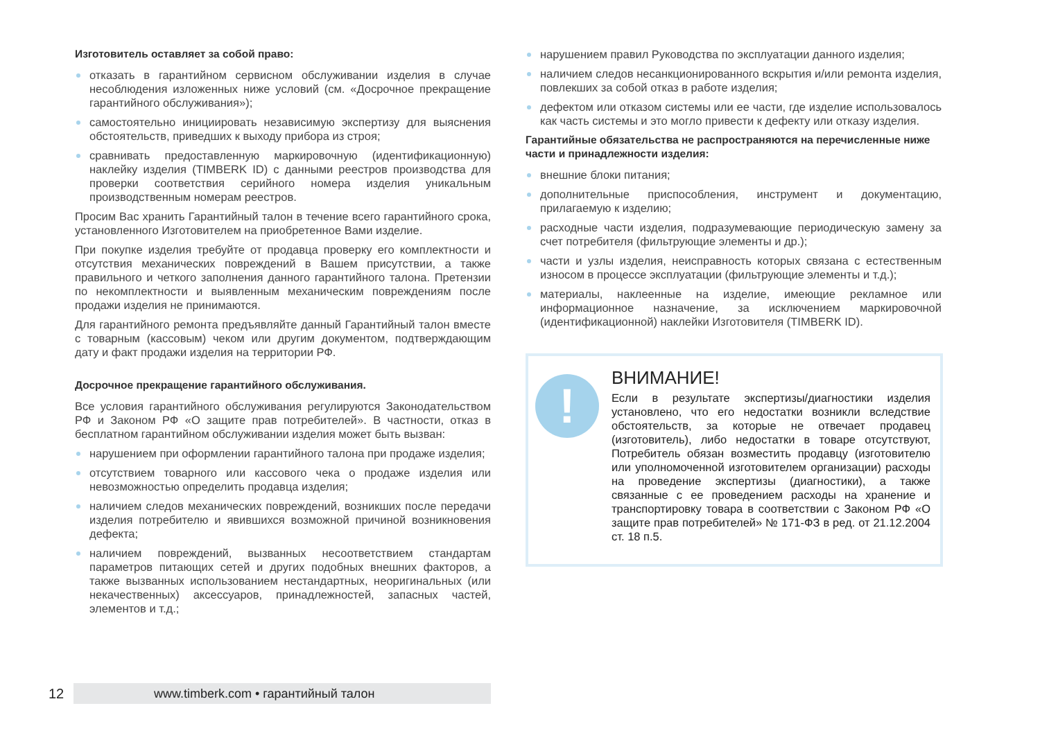Изготовитель оставляет за собой право:
отказать в гарантийном сервисном обслуживании изделия в случае несоблюдения изложенных ниже условий (см. «Досрочное прекращение гарантийного обслуживания»);
самостоятельно инициировать независимую экспертизу для выяснения обстоятельств, приведших к выходу прибора из строя;
сравнивать предоставленную маркировочную (идентификационную) наклейку изделия (TIMBERK ID) с данными реестров производства для проверки соответствия серийного номера изделия уникальным производственным номерам реестров.
Просим Вас хранить Гарантийный талон в течение всего гарантийного срока, установленного Изготовителем на приобретенное Вами изделие.
При покупке изделия требуйте от продавца проверку его комплектности и отсутствия механических повреждений в Вашем присутствии, а также правильного и четкого заполнения данного гарантийного талона. Претензии по некомплектности и выявленным механическим повреждениям после продажи изделия не принимаются.
Для гарантийного ремонта предъявляйте данный Гарантийный талон вместе с товарным (кассовым) чеком или другим документом, подтверждающим дату и факт продажи изделия на территории РФ.
Досрочное прекращение гарантийного обслуживания.
Все условия гарантийного обслуживания регулируются Законодательством РФ и Законом РФ «О защите прав потребителей». В частности, отказ в бесплатном гарантийном обслуживании изделия может быть вызван:
нарушением при оформлении гарантийного талона при продаже изделия;
отсутствием товарного или кассового чека о продаже изделия или невозможностью определить продавца изделия;
наличием следов механических повреждений, возникших после передачи изделия потребителю и явившихся возможной причиной возникновения дефекта;
наличием повреждений, вызванных несоответствием стандартам параметров питающих сетей и других подобных внешних факторов, а также вызванных использованием нестандартных, неоригинальных (или некачественных) аксессуаров, принадлежностей, запасных частей, элементов и т.д.;
нарушением правил Руководства по эксплуатации данного изделия;
наличием следов несанкционированного вскрытия и/или ремонта изделия, повлекших за собой отказ в работе изделия;
дефектом или отказом системы или ее части, где изделие использовалось как часть системы и это могло привести к дефекту или отказу изделия.
Гарантийные обязательства не распространяются на перечисленные ниже части и принадлежности изделия:
внешние блоки питания;
дополнительные приспособления, инструмент и документацию, прилагаемую к изделию;
расходные части изделия, подразумевающие периодическую замену за счет потребителя (фильтрующие элементы и др.);
части и узлы изделия, неисправность которых связана с естественным износом в процессе эксплуатации (фильтрующие элементы и т.д.);
материалы, наклеенные на изделие, имеющие рекламное или информационное назначение, за исключением маркировочной (идентификационной) наклейки Изготовителя (TIMBERK ID).
!
ВНИМАНИЕ!
Если в результате экспертизы/диагностики изделия установлено, что его недостатки возникли вследствие обстоятельств, за которые не отвечает продавец (изготовитель), либо недостатки в товаре отсутствуют, Потребитель обязан возместить продавцу (изготовителю или уполномоченной изготовителем организации) расходы на проведение экспертизы (диагностики), а также связанные с ее проведением расходы на хранение и транспортировку товара в соответствии с Законом РФ «О защите прав потребителей» № 171-ФЗ в ред. от 21.12.2004 ст. 18 п.5.
12
www.timberk.com • гарантийный талон